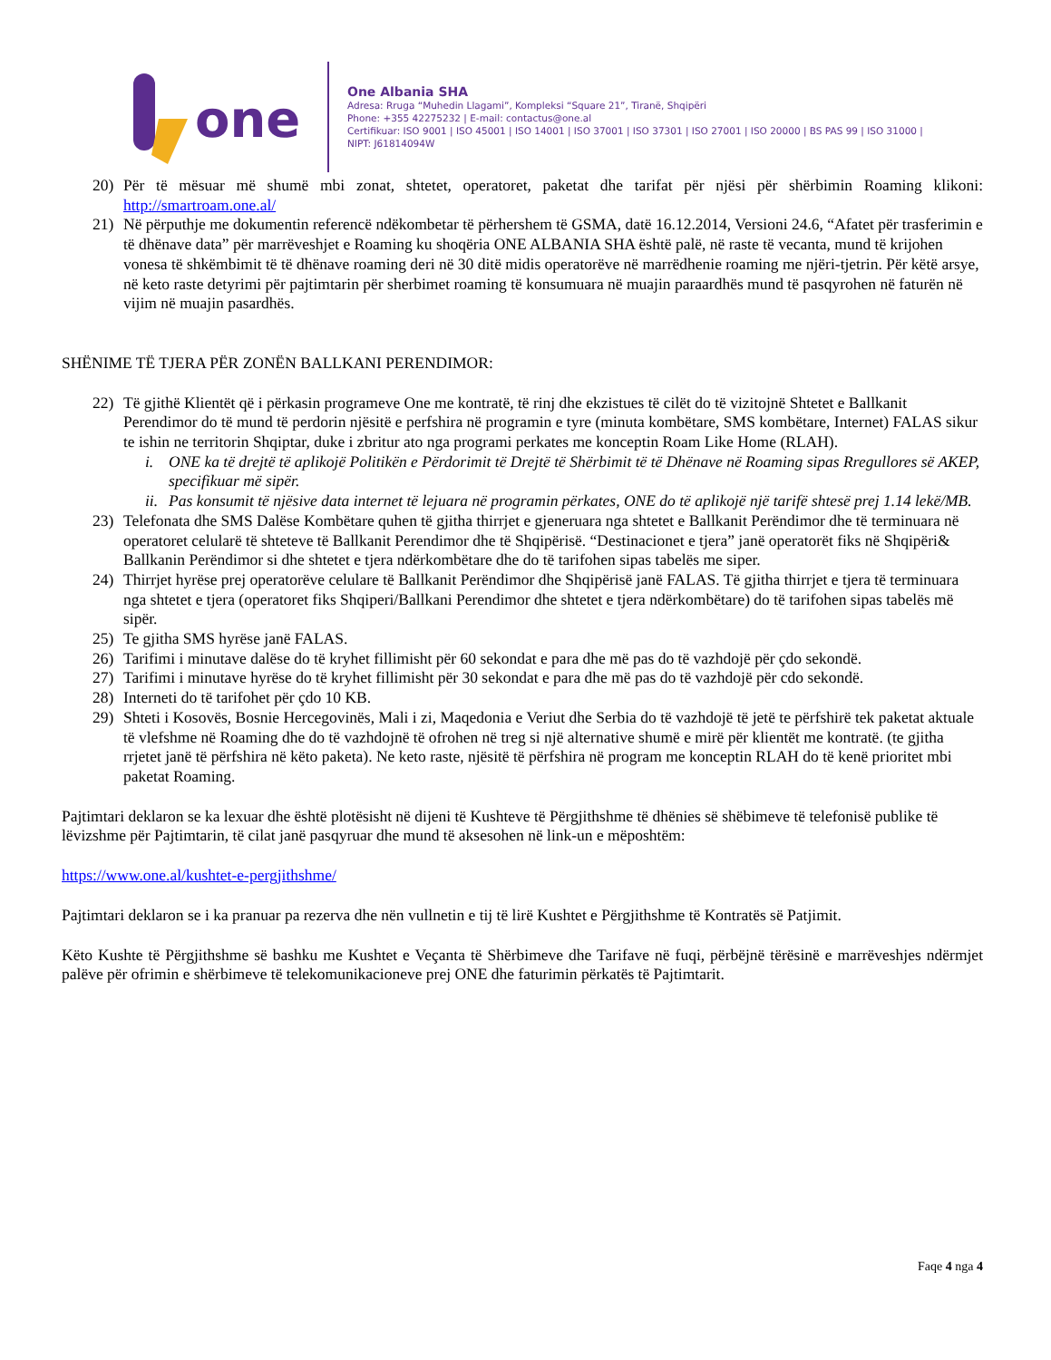one
One Albania SHA
Adresa: Rruga “Muhedin Llagami”, Kompleksi “Square 21”, Tiranë, Shqipëri
Phone: +355 42275232 | E-mail: contactus@one.al
Certifikuar: ISO 9001 | ISO 45001 | ISO 14001 | ISO 37001 | ISO 37301 | ISO 27001 | ISO 20000 | BS PAS 99 | ISO 31000 |
NIPT: J61814094W
20) Për të mësuar më shumë mbi zonat, shtetet, operatoret, paketat dhe tarifat për njësi për shërbimin Roaming klikoni: http://smartroam.one.al/
21) Në përputhje me dokumentin referencë ndëkombetar të përhershem të GSMA, datë 16.12.2014, Versioni 24.6, “Afatet për trasferimin e të dhënave data” për marrëveshjet e Roaming ku shoqëria ONE ALBANIA SHA është palë, në raste të vecanta, mund të krijohen vonesa të shkëmbimit të të dhënave roaming deri në 30 ditë midis operatorëve në marrëdhenie roaming me njëri-tjetrin. Për këtë arsye, në keto raste detyrimi për pajtimtarin për sherbimet roaming të konsumuara në muajin paraardhës mund të pasqyrohen në faturën në vijim në muajin pasardhës.
SHËNIME TË TJERA PËR ZONËN BALLKANI PERENDIMOR:
22) Të gjithë Klientët që i përkasin programeve One me kontratë, të rinj dhe ekzistues të cilët do të vizitojnë Shtetet e Ballkanit Perendimor do të mund të perdorin njësitë e perfshira në programin e tyre (minuta kombëtare, SMS kombëtare, Internet) FALAS sikur te ishin ne territorin Shqiptar, duke i zbritur ato nga programi perkates me konceptin Roam Like Home (RLAH).
i. ONE ka të drejtë të aplikojë Politikën e Përdorimit të Drejtë të Shërbimit të të Dhënave në Roaming sipas Rregullores së AKEP, specifikuar më sipër.
ii. Pas konsumit të njësive data internet të lejuara në programin përkates, ONE do të aplikojë një tarifë shtesë prej 1.14 lekë/MB.
23) Telefonata dhe SMS Dalëse Kombëtare quhen të gjitha thirrjet e gjeneruara nga shtetet e Ballkanit Perëndimor dhe të terminuara në operatoret celularë të shteteve të Ballkanit Perendimor dhe të Shqipërisë. “Destinacionet e tjera” janë operatorët fiks në Shqipëri& Ballkanin Perëndimor si dhe shtetet e tjera ndërkombëtare dhe do të tarifohen sipas tabelës me siper.
24) Thirrjet hyrëse prej operatorëve celulare të Ballkanit Perëndimor dhe Shqipërisë janë FALAS. Të gjitha thirrjet e tjera të terminuara nga shtetet e tjera (operatoret fiks Shqiperi/Ballkani Perendimor dhe shtetet e tjera ndërkombëtare) do të tarifohen sipas tabelës më sipër.
25) Te gjitha SMS hyrëse janë FALAS.
26) Tarifimi i minutave dalëse do të kryhet fillimisht për 60 sekondat e para dhe më pas do të vazhdojë për çdo sekondë.
27) Tarifimi i minutave hyrëse do të kryhet fillimisht për 30 sekondat e para dhe më pas do të vazhdojë për cdo sekondë.
28) Interneti do të tarifohet për çdo 10 KB.
29) Shteti i Kosovës, Bosnie Hercegovinës, Mali i zi, Maqedonia e Veriut dhe Serbia do të vazhdojë të jetë te përfshirë tek paketat aktuale të vlefshme në Roaming dhe do të vazhdojnë të ofrohen në treg si një alternative shumë e mirë për klientët me kontratë. (te gjitha rrjetet janë të përfshira në këto paketa). Ne keto raste, njësitë të përfshira në program me konceptin RLAH do të kenë prioritet mbi paketat Roaming.
Pajtimtari deklaron se ka lexuar dhe është plotësisht në dijeni të Kushteve të Përgjithshme të dhënies së shëbimeve të telefonisë publike të lëvizshme për Pajtimtarin, të cilat janë pasqyruar dhe mund të aksesohen në link-un e mëposhtëm:
https://www.one.al/kushtet-e-pergjithshme/
Pajtimtari deklaron se i ka pranuar pa rezerva dhe nën vullnetin e tij të lirë Kushtet e Përgjithshme të Kontratës së Patjimit.
Këto Kushte të Përgjithshme së bashku me Kushtet e Veçanta të Shërbimeve dhe Tarifave në fuqi, përbëjnë tërësinë e marrëveshjes ndërmjet palëve për ofrimin e shërbimeve të telekomunikacioneve prej ONE dhe faturimin përkatës të Pajtimtarit.
Faqe 4 nga 4